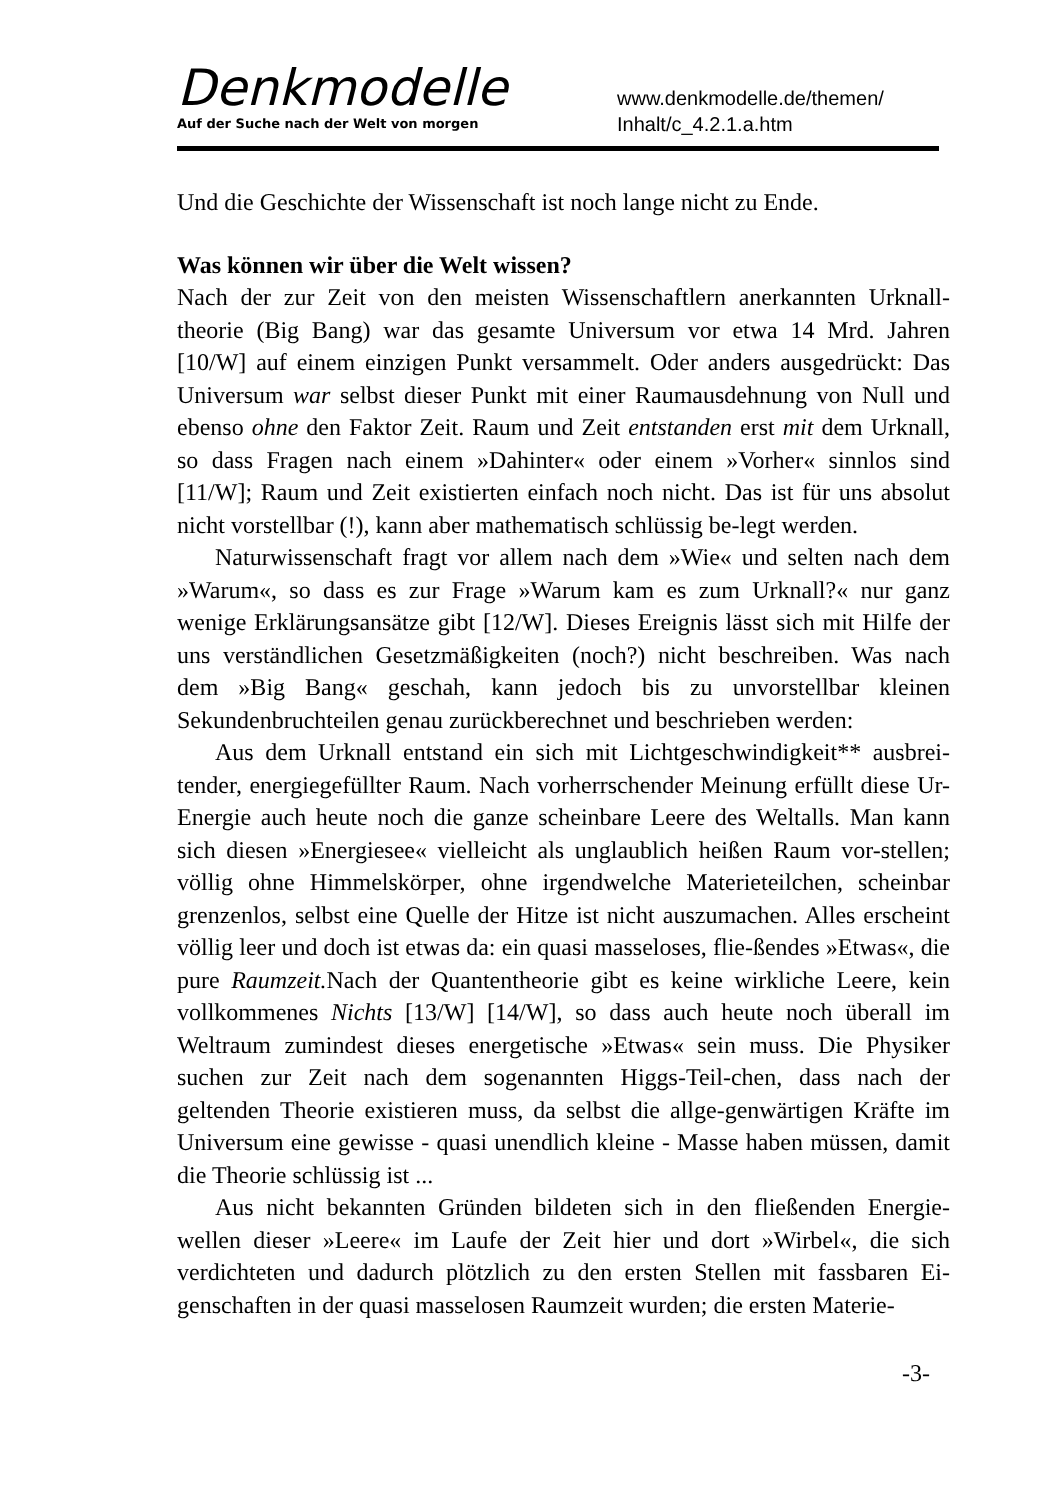Denkmodelle
Auf der Suche nach der Welt von morgen
www.denkmodelle.de/themen/
Inhalt/c_4.2.1.a.htm
Und die Geschichte der Wissenschaft ist noch lange nicht zu Ende.
Was können wir über die Welt wissen?
Nach der zur Zeit von den meisten Wissenschaftlern anerkannten Urknall-theorie (Big Bang) war das gesamte Universum vor etwa 14 Mrd. Jahren [10/W] auf einem einzigen Punkt versammelt. Oder anders ausgedrückt: Das Universum war selbst dieser Punkt mit einer Raumausdehnung von Null und ebenso ohne den Faktor Zeit. Raum und Zeit entstanden erst mit dem Urknall, so dass Fragen nach einem »Dahinter« oder einem »Vorher« sinnlos sind [11/W]; Raum und Zeit existierten einfach noch nicht. Das ist für uns absolut nicht vorstellbar (!), kann aber mathematisch schlüssig be-legt werden.
Naturwissenschaft fragt vor allem nach dem »Wie« und selten nach dem »Warum«, so dass es zur Frage »Warum kam es zum Urknall?« nur ganz wenige Erklärungsansätze gibt [12/W]. Dieses Ereignis lässt sich mit Hilfe der uns verständlichen Gesetzmäßigkeiten (noch?) nicht beschreiben. Was nach dem »Big Bang« geschah, kann jedoch bis zu unvorstellbar kleinen Sekundenbruchteilen genau zurückberechnet und beschrieben werden:
Aus dem Urknall entstand ein sich mit Lichtgeschwindigkeit** ausbrei-tender, energiegefüllter Raum. Nach vorherrschender Meinung erfüllt diese Ur-Energie auch heute noch die ganze scheinbare Leere des Weltalls. Man kann sich diesen »Energiesee« vielleicht als unglaublich heißen Raum vor-stellen; völlig ohne Himmelskörper, ohne irgendwelche Materieteilchen, scheinbar grenzenlos, selbst eine Quelle der Hitze ist nicht auszumachen. Alles erscheint völlig leer und doch ist etwas da: ein quasi masseloses, flie-ßendes »Etwas«, die pure Raumzeit. Nach der Quantentheorie gibt es keine wirkliche Leere, kein vollkommenes Nichts [13/W] [14/W], so dass auch heute noch überall im Weltraum zumindest dieses energetische »Etwas« sein muss. Die Physiker suchen zur Zeit nach dem sogenannten Higgs-Teil-chen, dass nach der geltenden Theorie existieren muss, da selbst die allge-genwärtigen Kräfte im Universum eine gewisse - quasi unendlich kleine - Masse haben müssen, damit die Theorie schlüssig ist ...
Aus nicht bekannten Gründen bildeten sich in den fließenden Energie-wellen dieser »Leere« im Laufe der Zeit hier und dort »Wirbel«, die sich verdichteten und dadurch plötzlich zu den ersten Stellen mit fassbaren Ei-genschaften in der quasi masselosen Raumzeit wurden; die ersten Materie-
-3-